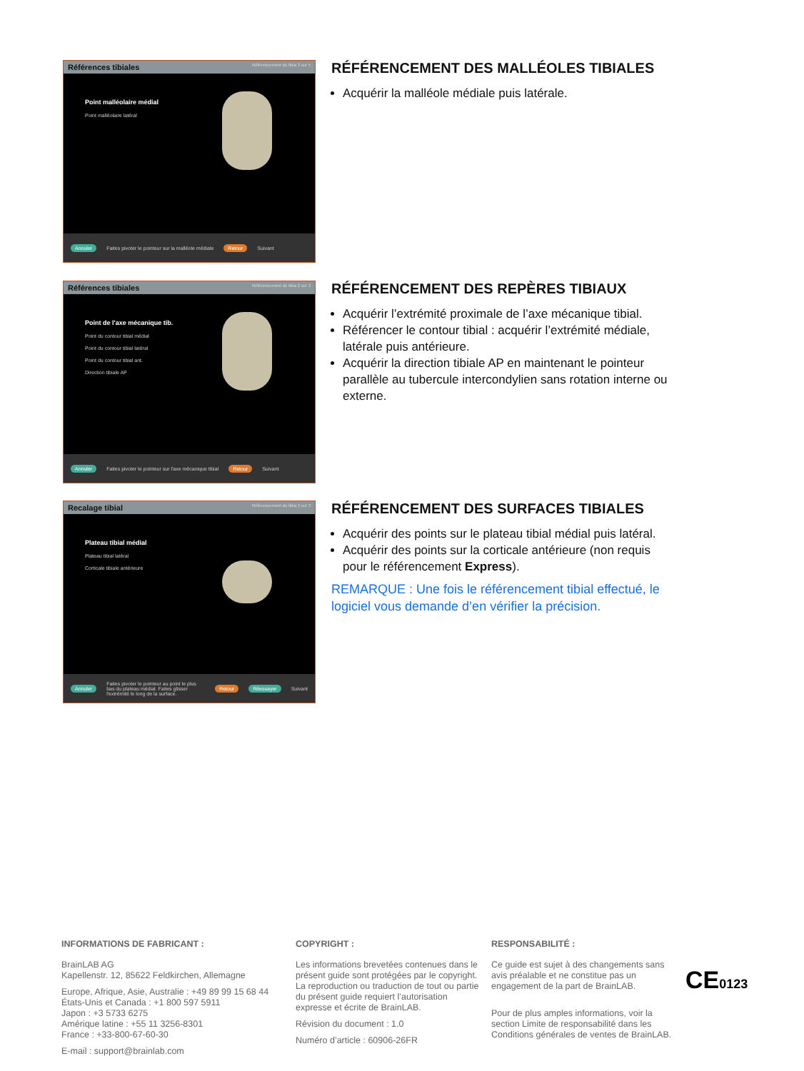Références tibiales Référencement du tibia 3 sur 5
Point malléolaire médial
Point malléolaire latéral
Annuler Faites pivoter le pointeur sur la malléole médiale Retour Suivant
RÉFÉRENCEMENT DES MALLÉOLES TIBIALES
Acquérir la malléole médiale puis latérale.
Références tibiales Référencement du tibia 2 sur 3
Point de l'axe mécanique tib.
Point du contour tibial médial
Point du contour tibial latéral
Point du contour tibial ant.
Direction tibiale AP
Annuler Faites pivoter le pointeur sur l'axe mécanique tibial Retour Suivant
RÉFÉRENCEMENT DES REPÈRES TIBIAUX
Acquérir l’extrémité proximale de l’axe mécanique tibial.
Référencer le contour tibial : acquérir l’extrémité médiale, latérale puis antérieure.
Acquérir la direction tibiale AP en maintenant le pointeur parallèle au tubercule intercondylien sans rotation interne ou externe.
Recalage tibial Référencement du tibia 3 sur 3
Plateau tibial médial
Plateau tibial latéral
Corticale tibiale antérieure
Annuler Faites pivoter le pointeur au point le plus bas du plateau médial. Faites glisser l'extrémité le long de la surface. Retour Réessayer Suivant
RÉFÉRENCEMENT DES SURFACES TIBIALES
Acquérir des points sur le plateau tibial médial puis latéral.
Acquérir des points sur la corticale antérieure (non requis pour le référencement Express).
REMARQUE : Une fois le référencement tibial effectué, le logiciel vous demande d’en vérifier la précision.
INFORMATIONS DE FABRICANT :
BrainLAB AG
Kapellenstr. 12, 85622 Feldkirchen, Allemagne
Europe, Afrique, Asie, Australie : +49 89 99 15 68 44
États-Unis et Canada : +1 800 597 5911
Japon : +3 5733 6275
Amérique latine : +55 11 3256-8301
France : +33-800-67-60-30
E-mail : support@brainlab.com
COPYRIGHT :
Les informations brevetées contenues dans le présent guide sont protégées par le copyright. La reproduction ou traduction de tout ou partie du présent guide requiert l’autorisation expresse et écrite de BrainLAB.
Révision du document : 1.0
Numéro d’article : 60906-26FR
RESPONSABILITÉ :
Ce guide est sujet à des changements sans avis préalable et ne constitue pas un engagement de la part de BrainLAB.
Pour de plus amples informations, voir la section Limite de responsabilité dans les Conditions générales de ventes de BrainLAB.
CE0123